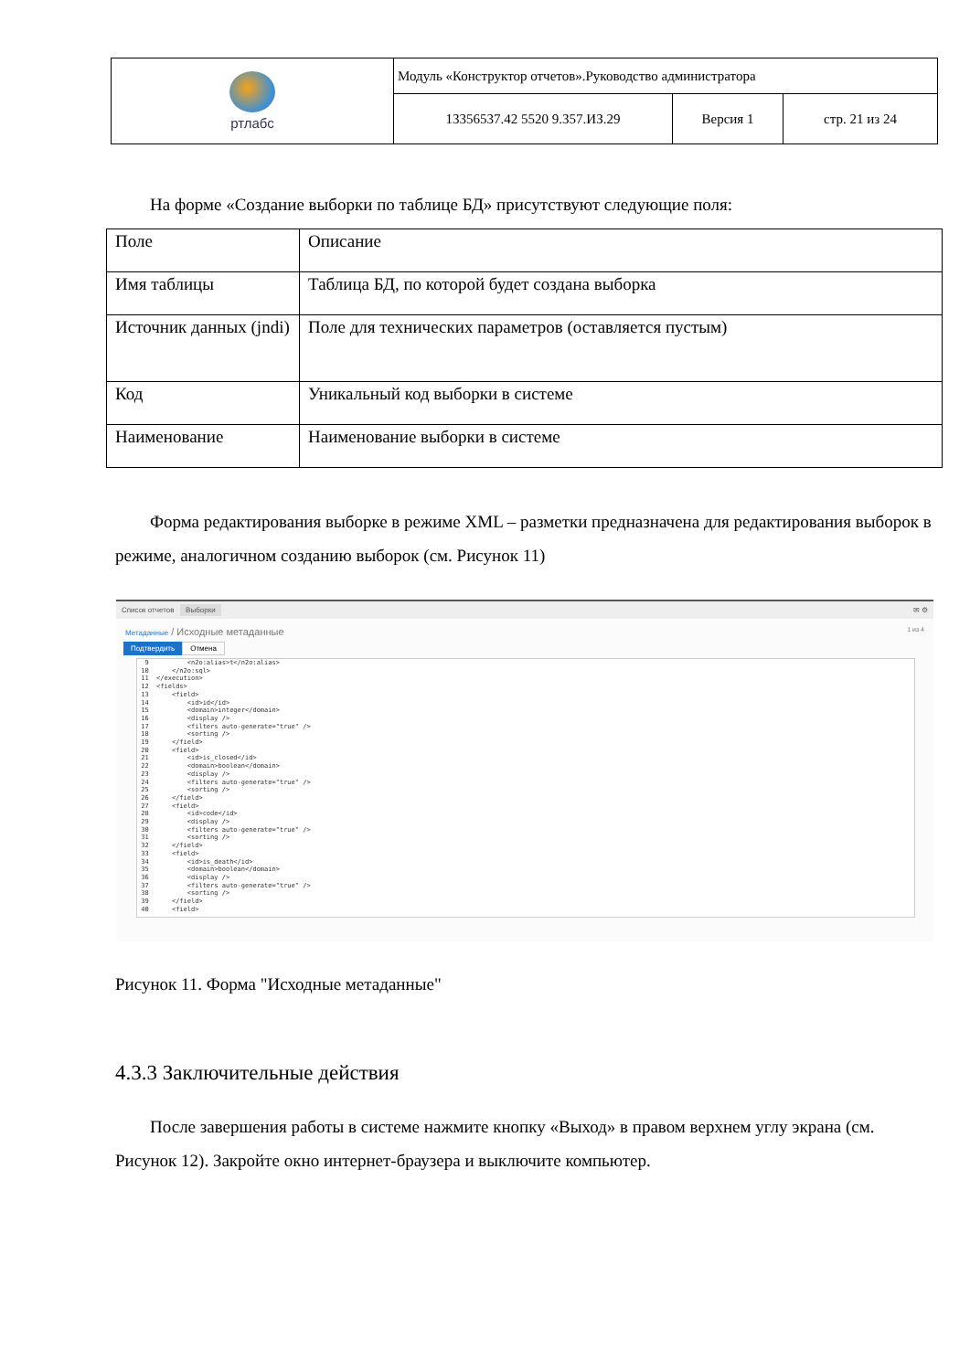| ртлабс | Модуль «Конструктор отчетов».Руководство администратора | | |
| | 13356537.42 5520 9.357.ИЗ.29 | Версия 1 | стр. 21 из 24 |
На форме «Создание выборки по таблице БД» присутствуют следующие поля:
| Поле | Описание |
| Имя таблицы | Таблица БД, по которой будет создана выборка |
| Источник данных (jndi) | Поле для технических параметров (оставляется пустым) |
| Код | Уникальный код выборки в системе |
| Наименование | Наименование выборки в системе |
Форма редактирования выборке в режиме XML – разметки предназначена для редактирования выборок в режиме, аналогичном созданию выборок (см. Рисунок 11)
Список отчетов Выборки ✉ ⚙
Метаданные / Исходные метаданные 1 из 4
Подтвердить Отмена
9 <n2o:alias>t</n2o:alias> 10 </n2o:sql> 11 </execution> 12 <fields> 13 <field> 14 <id>id</id> 15 <domain>integer</domain> 16 <display /> 17 <filters auto-generate="true" /> 18 <sorting /> 19 </field> 20 <field> 21 <id>is_closed</id> 22 <domain>boolean</domain> 23 <display /> 24 <filters auto-generate="true" /> 25 <sorting /> 26 </field> 27 <field> 28 <id>code</id> 29 <display /> 30 <filters auto-generate="true" /> 31 <sorting /> 32 </field> 33 <field> 34 <id>is_death</id> 35 <domain>boolean</domain> 36 <display /> 37 <filters auto-generate="true" /> 38 <sorting /> 39 </field> 40 <field>
Рисунок 11. Форма "Исходные метаданные"
4.3.3 Заключительные действия
После завершения работы в системе нажмите кнопку «Выход» в правом верхнем углу экрана (см. Рисунок 12). Закройте окно интернет-браузера и выключите компьютер.